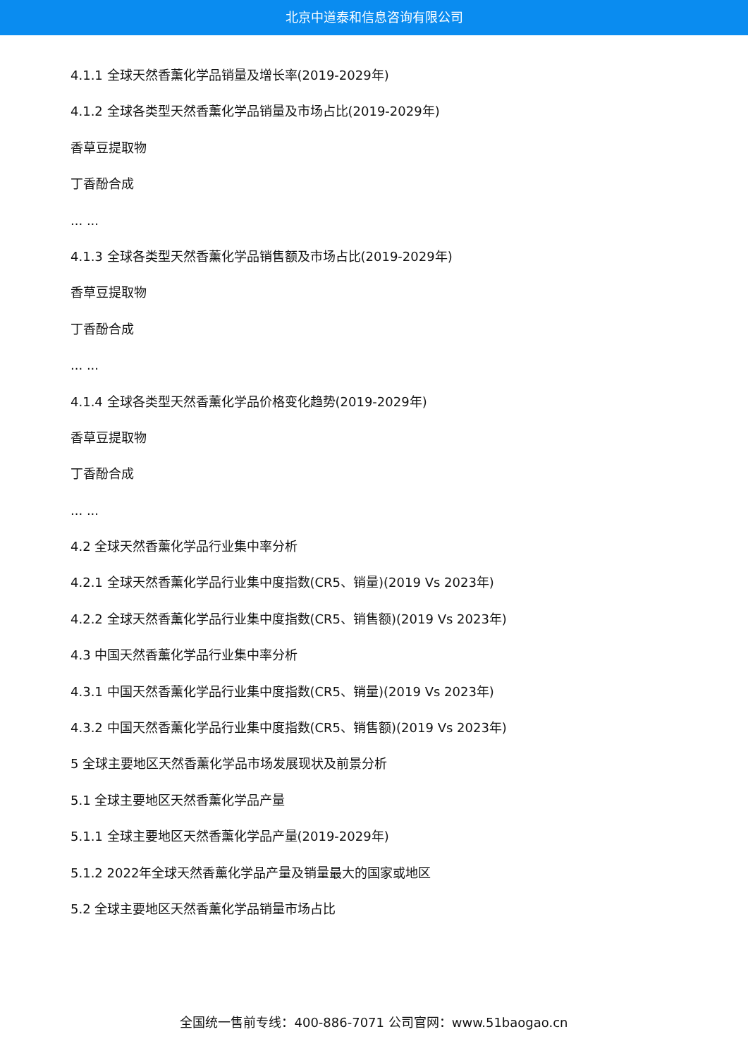北京中道泰和信息咨询有限公司
4.1.1 全球天然香薰化学品销量及增长率(2019-2029年)
4.1.2 全球各类型天然香薰化学品销量及市场占比(2019-2029年)
香草豆提取物
丁香酚合成
... ...
4.1.3 全球各类型天然香薰化学品销售额及市场占比(2019-2029年)
香草豆提取物
丁香酚合成
... ...
4.1.4 全球各类型天然香薰化学品价格变化趋势(2019-2029年)
香草豆提取物
丁香酚合成
... ...
4.2 全球天然香薰化学品行业集中率分析
4.2.1 全球天然香薰化学品行业集中度指数(CR5、销量)(2019 Vs 2023年)
4.2.2 全球天然香薰化学品行业集中度指数(CR5、销售额)(2019 Vs 2023年)
4.3 中国天然香薰化学品行业集中率分析
4.3.1 中国天然香薰化学品行业集中度指数(CR5、销量)(2019 Vs 2023年)
4.3.2 中国天然香薰化学品行业集中度指数(CR5、销售额)(2019 Vs 2023年)
5 全球主要地区天然香薰化学品市场发展现状及前景分析
5.1 全球主要地区天然香薰化学品产量
5.1.1 全球主要地区天然香薰化学品产量(2019-2029年)
5.1.2 2022年全球天然香薰化学品产量及销量最大的国家或地区
5.2 全球主要地区天然香薰化学品销量市场占比
全国统一售前专线：400-886-7071 公司官网：www.51baogao.cn